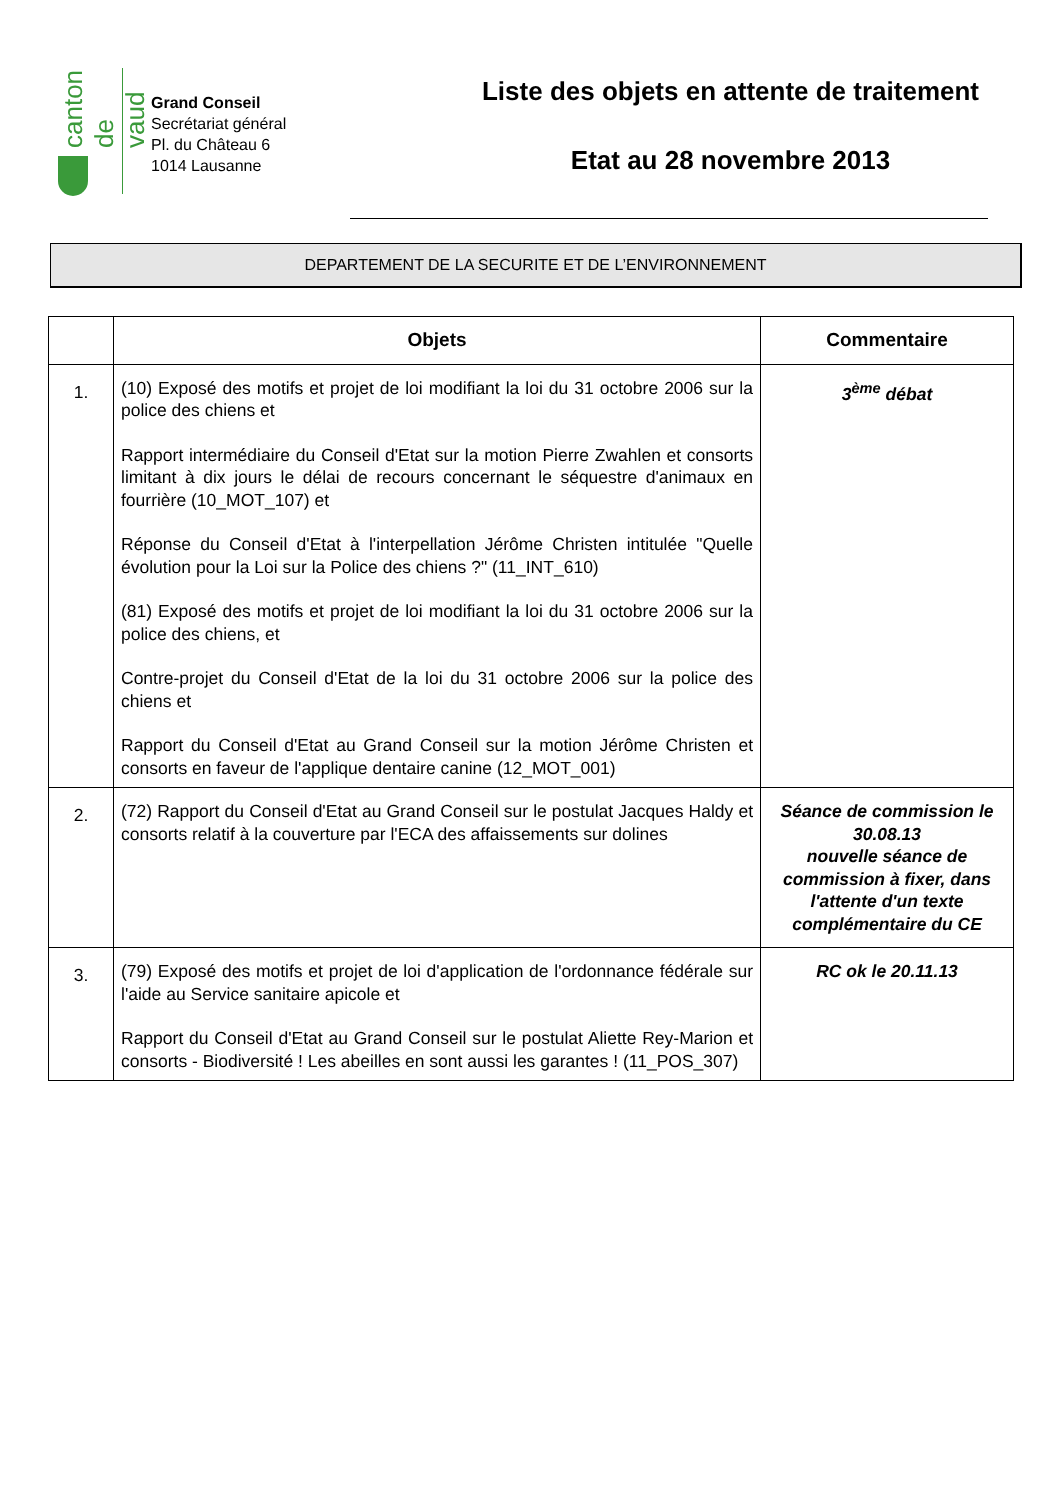canton de vaud
Grand Conseil
Secrétariat général
Pl. du Château 6
1014 Lausanne
Liste des objets en attente de traitement
Etat au 28 novembre 2013
DEPARTEMENT DE LA SECURITE ET DE L’ENVIRONNEMENT
| | Objets | Commentaire |
| --- | --- | --- |
| 1. | (10) Exposé des motifs et projet de loi modifiant la loi du 31 octobre 2006 sur la police des chiens et Rapport intermédiaire du Conseil d'Etat sur la motion Pierre Zwahlen et consorts limitant à dix jours le délai de recours concernant le séquestre d'animaux en fourrière (10_MOT_107) et Réponse du Conseil d'Etat à l'interpellation Jérôme Christen intitulée "Quelle évolution pour la Loi sur la Police des chiens ?" (11_INT_610) (81) Exposé des motifs et projet de loi modifiant la loi du 31 octobre 2006 sur la police des chiens, et Contre-projet du Conseil d'Etat de la loi du 31 octobre 2006 sur la police des chiens et Rapport du Conseil d'Etat au Grand Conseil sur la motion Jérôme Christen et consorts en faveur de l'applique dentaire canine (12_MOT_001) | 3<sup>ème</sup> débat |
| 2. | (72) Rapport du Conseil d'Etat au Grand Conseil sur le postulat Jacques Haldy et consorts relatif à la couverture par l'ECA des affaissements sur dolines | Séance de commission le 30.08.13 nouvelle séance de commission à fixer, dans l'attente d'un texte complémentaire du CE |
| 3. | (79) Exposé des motifs et projet de loi d'application de l'ordonnance fédérale sur l'aide au Service sanitaire apicole et Rapport du Conseil d'Etat au Grand Conseil sur le postulat Aliette Rey-Marion et consorts - Biodiversité ! Les abeilles en sont aussi les garantes ! (11_POS_307) | RC ok le 20.11.13 |